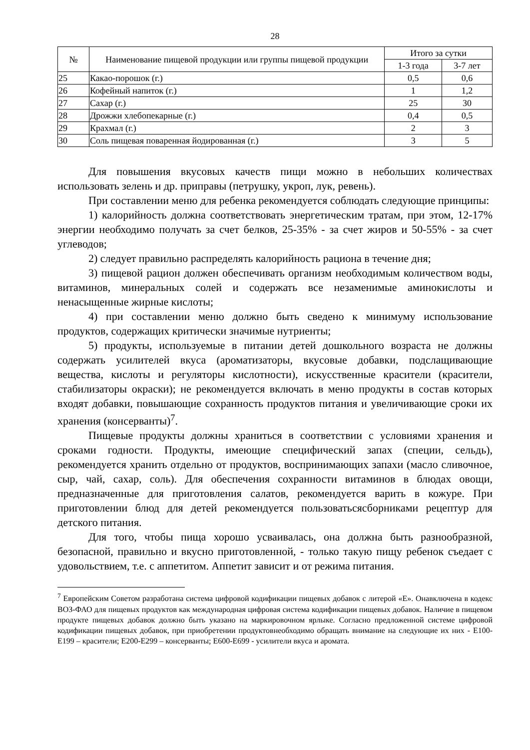28
| № | Наименование пищевой продукции или группы пищевой продукции | Итого за сутки | |
| --- | --- | --- | --- |
| | | 1-3 года | 3-7 лет |
| 25 | Какао-порошок (г.) | 0,5 | 0,6 |
| 26 | Кофейный напиток (г.) | 1 | 1,2 |
| 27 | Сахар (г.) | 25 | 30 |
| 28 | Дрожжи хлебопекарные (г.) | 0,4 | 0,5 |
| 29 | Крахмал (г.) | 2 | 3 |
| 30 | Соль пищевая поваренная йодированная (г.) | 3 | 5 |
Для повышения вкусовых качеств пищи можно в небольших количествах использовать зелень и др. приправы (петрушку, укроп, лук, ревень).
При составлении меню для ребенка рекомендуется соблюдать следующие принципы:
1) калорийность должна соответствовать энергетическим тратам, при этом, 12-17% энергии необходимо получать за счет белков, 25-35% - за счет жиров и 50-55% - за счет углеводов;
2) следует правильно распределять калорийность рациона в течение дня;
3) пищевой рацион должен обеспечивать организм необходимым количеством воды, витаминов, минеральных солей и содержать все незаменимые аминокислоты и ненасыщенные жирные кислоты;
4) при составлении меню должно быть сведено к минимуму использование продуктов, содержащих критически значимые нутриенты;
5) продукты, используемые в питании детей дошкольного возраста не должны содержать усилителей вкуса (ароматизаторы, вкусовые добавки, подслащивающие вещества, кислоты и регуляторы кислотности), искусственные красители (красители, стабилизаторы окраски); не рекомендуется включать в меню продукты в состав которых входят добавки, повышающие сохранность продуктов питания и увеличивающие сроки их хранения (консерванты)<sup>7</sup>.
Пищевые продукты должны храниться в соответствии с условиями хранения и сроками годности. Продукты, имеющие специфический запах (специи, сельдь), рекомендуется хранить отдельно от продуктов, воспринимающих запахи (масло сливочное, сыр, чай, сахар, соль). Для обеспечения сохранности витаминов в блюдах овощи, предназначенные для приготовления салатов, рекомендуется варить в кожуре. При приготовлении блюд для детей рекомендуется пользоватьсясборниками рецептур для детского питания.
Для того, чтобы пища хорошо усваивалась, она должна быть разнообразной, безопасной, правильно и вкусно приготовленной, - только такую пищу ребенок съедает с удовольствием, т.е. с аппетитом. Аппетит зависит и от режима питания.
<sup>7</sup> Европейским Советом разработана система цифровой кодификации пищевых добавок с литерой «Е». Онавключена в кодекс ВОЗ-ФАО для пищевых продуктов как международная цифровая система кодификации пищевых добавок. Наличие в пищевом продукте пищевых добавок должно быть указано на маркировочном ярлыке. Согласно предложенной системе цифровой кодификации пищевых добавок, при приобретении продуктовнеобходимо обращать внимание на следующие их них - Е100-Е199 – красители; Е200-Е299 – консерванты; Е600-Е699 - усилители вкуса и аромата.